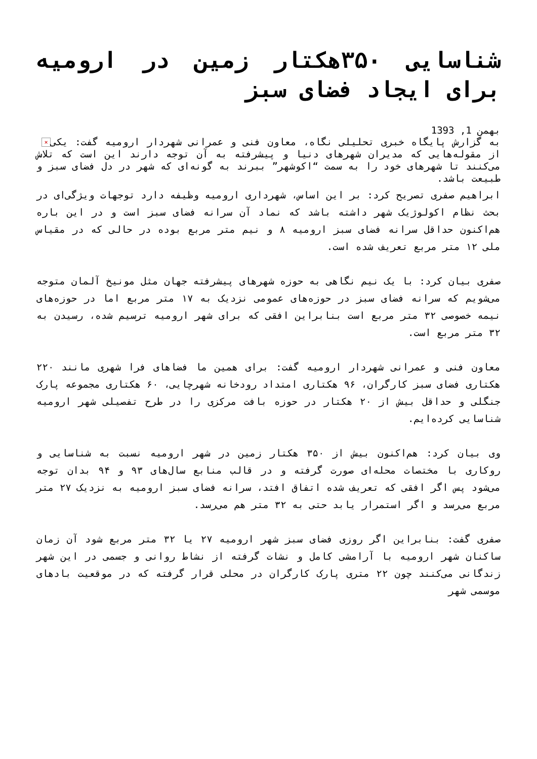شناسایی ۳۵۰هکتار زمین در ارومیه برای ایجاد فضای سبز
بهمن 1, 1393
× به گزارش پایگاه خبری تحلیلی نگاه، معاون فنی و عمرانی شهردار ارومیه گفت: یکی از مقوله‌هایی که مدیران شهرهای دنیا و پیشرفته به آن توجه دارند این است که تلاش می‌کنند تا شهرهای خود را به سمت “اکوشهر” ببرند به گونه‌ای که شهر در دل فضای سبز و طبیعت باشد.
ابراهیم صفری تصریح کرد: بر این اساس، شهرداری ارومیه وظیفه دارد توجهات ویژگی‌ای در بحث نظام اکولوژیک شهر داشته باشد که نماد آن سرانه فضای سبز است و در این باره هم‌اکنون حداقل سرانه فضای سبز ارومیه ۸ و نیم متر مربع بوده در حالی که در مقیاس ملی ۱۲ متر مربع تعریف شده است.
صفری بیان کرد: با یک نیم نگاهی به حوزه شهرهای پیشرفته جهان مثل مونیخ آلمان متوجه می‌شویم که سرانه فضای سبز در حوزه‌های عمومی نزدیک به ۱۷ متر مربع اما در حوزه‌های نیمه خصوصی ۳۲ متر مربع است بنابراین افقی که برای شهر ارومیه ترسیم شده، رسیدن به ۳۲ متر مربع است.
معاون فنی و عمرانی شهردار ارومیه گفت: برای همین ما فضاهای فرا شهری مانند ۲۲۰ هکتاری فضای سبز کارگران، ۹۶ هکتاری امتداد رودخانه شهرچایی، ۶۰ هکتاری مجموعه پارک جنگلی و حداقل بیش از ۲۰ هکتار در حوزه بافت مرکزی را در طرح تفصیلی شهر ارومیه شناسایی کرده‌ایم.
وی بیان کرد: هم‌اکنون بیش از ۳۵۰ هکتار زمین در شهر ارومیه نسبت به شناسایی و روکاری با مختصات محله‌ای صورت گرفته و در قالب منابع سال‌های ۹۳ و ۹۴ بدان توجه می‌شود پس اگر افقی که تعریف شده اتفاق افتد، سرانه فضای سبز ارومیه به نزدیک ۲۷ متر مربع می‌رسد و اگر استمرار یابد حتی به ۳۲ متر هم می‌رسد.
صفری گفت: بنابراین اگر روزی فضای سبز شهر ارومیه ۲۷ یا ۳۲ متر مربع شود آن زمان ساکنان شهر ارومیه با آرامشی کامل و نشات گرفته از نشاط روانی و جسمی در این شهر زندگانی می‌کنند چون ۲۲ متری پارک کارگران در محلی قرار گرفته که در موقعیت بادهای موسمی شهر